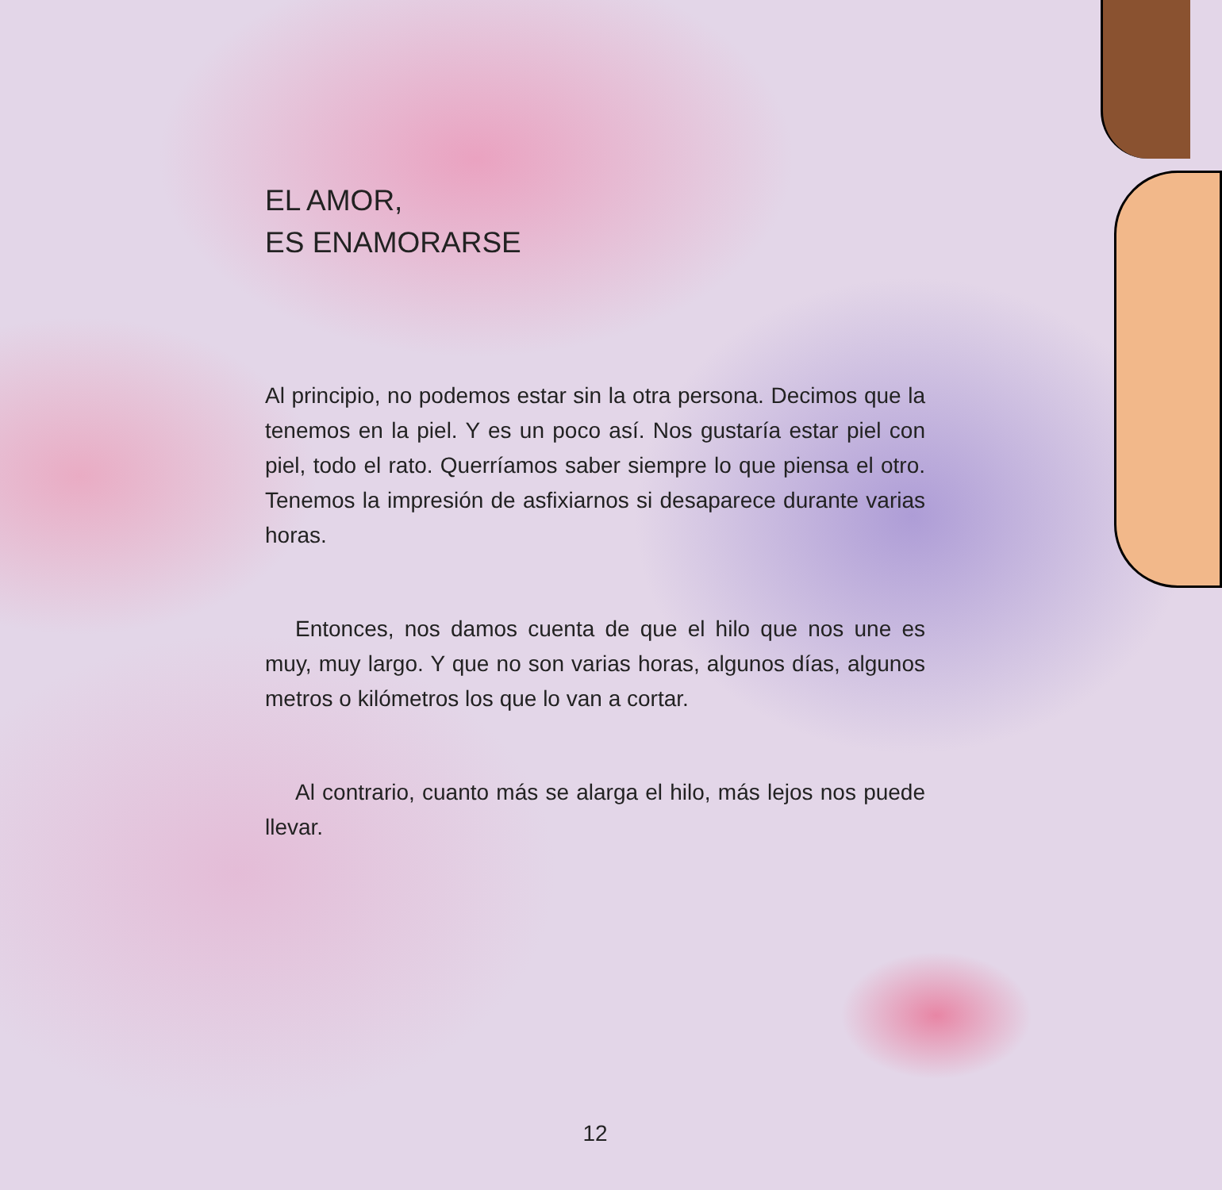EL AMOR,
ES ENAMORARSE
Al principio, no podemos estar sin la otra persona. De­cimos que la tenemos en la piel. Y es un poco así. Nos gustaría estar piel con piel, todo el rato. Querríamos saber siempre lo que piensa el otro. Tenemos la impre­sión de asfixiarnos si desaparece durante varias horas.
Entonces, nos damos cuenta de que el hilo que nos une es muy, muy largo. Y que no son varias horas, al­gunos días, algunos metros o kilómetros los que lo van a cortar.
Al contrario, cuanto más se alarga el hilo, más lejos nos puede llevar.
12